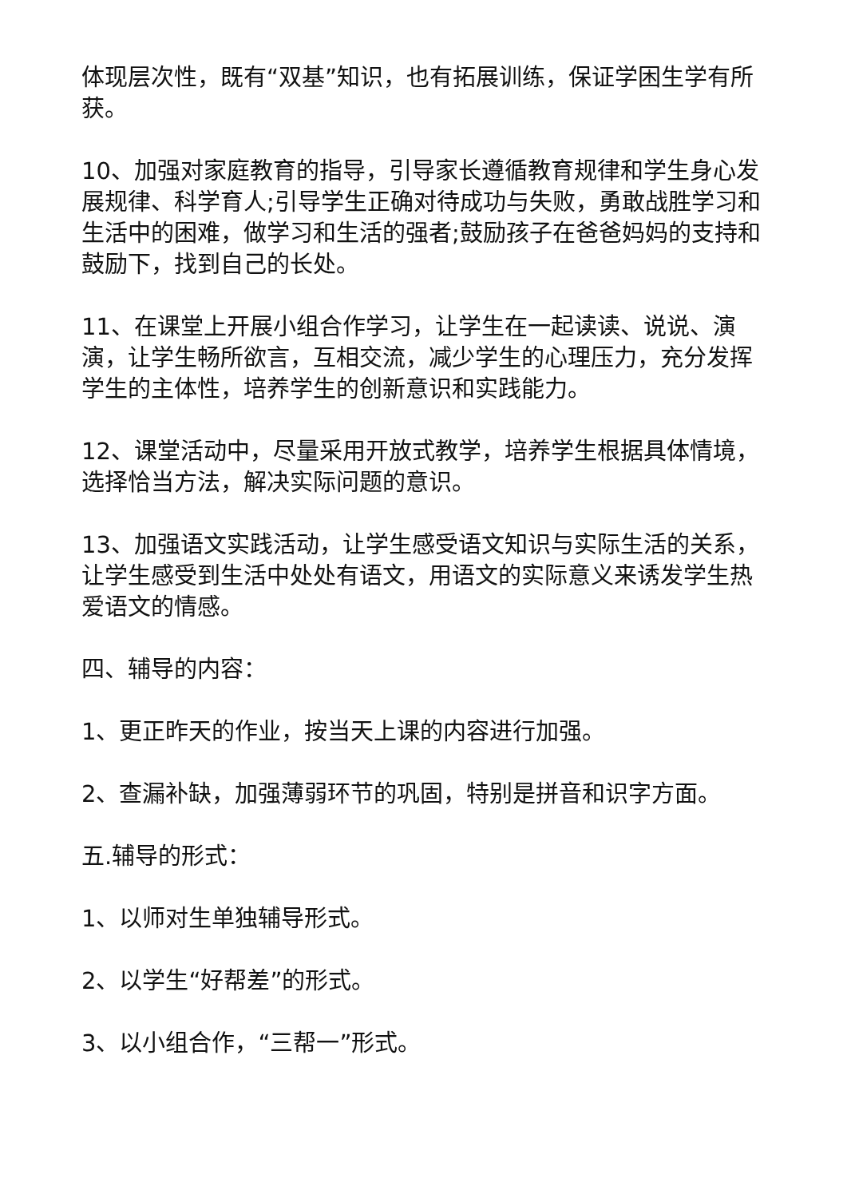体现层次性，既有“双基”知识，也有拓展训练，保证学困生学有所获。
10、加强对家庭教育的指导，引导家长遵循教育规律和学生身心发展规律、科学育人;引导学生正确对待成功与失败，勇敢战胜学习和生活中的困难，做学习和生活的强者;鼓励孩子在爸爸妈妈的支持和鼓励下，找到自己的长处。
11、在课堂上开展小组合作学习，让学生在一起读读、说说、演演，让学生畅所欲言，互相交流，减少学生的心理压力，充分发挥学生的主体性，培养学生的创新意识和实践能力。
12、课堂活动中，尽量采用开放式教学，培养学生根据具体情境，选择恰当方法，解决实际问题的意识。
13、加强语文实践活动，让学生感受语文知识与实际生活的关系，让学生感受到生活中处处有语文，用语文的实际意义来诱发学生热爱语文的情感。
四、辅导的内容：
1、更正昨天的作业，按当天上课的内容进行加强。
2、查漏补缺，加强薄弱环节的巩固，特别是拼音和识字方面。
五.辅导的形式：
1、以师对生单独辅导形式。
2、以学生“好帮差”的形式。
3、以小组合作，“三帮一”形式。